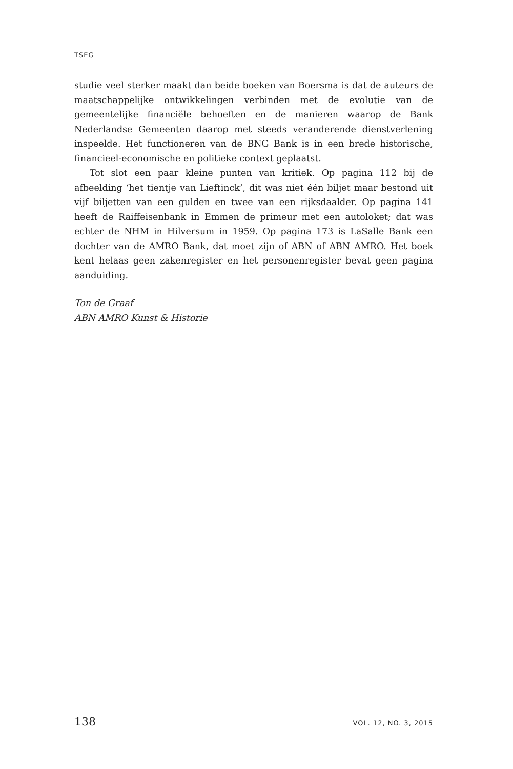TSEG
studie veel sterker maakt dan beide boeken van Boersma is dat de auteurs de maatschappelijke ontwikkelingen verbinden met de evolutie van de gemeentelijke financiële behoeften en de manieren waarop de Bank Nederlandse Gemeenten daarop met steeds veranderende dienstverlening inspeelde. Het functioneren van de BNG Bank is in een brede historische, financieel-economische en politieke context geplaatst.
Tot slot een paar kleine punten van kritiek. Op pagina 112 bij de afbeelding ‘het tientje van Lieftinck’, dit was niet één biljet maar bestond uit vijf biljetten van een gulden en twee van een rijksdaalder. Op pagina 141 heeft de Raiffeisenbank in Emmen de primeur met een autoloket; dat was echter de NHM in Hilversum in 1959. Op pagina 173 is LaSalle Bank een dochter van de AMRO Bank, dat moet zijn of ABN of ABN AMRO. Het boek kent helaas geen zakenregister en het personenregister bevat geen pagina aanduiding.
Ton de Graaf
ABN AMRO Kunst & Historie
138 VOL. 12, NO. 3, 2015